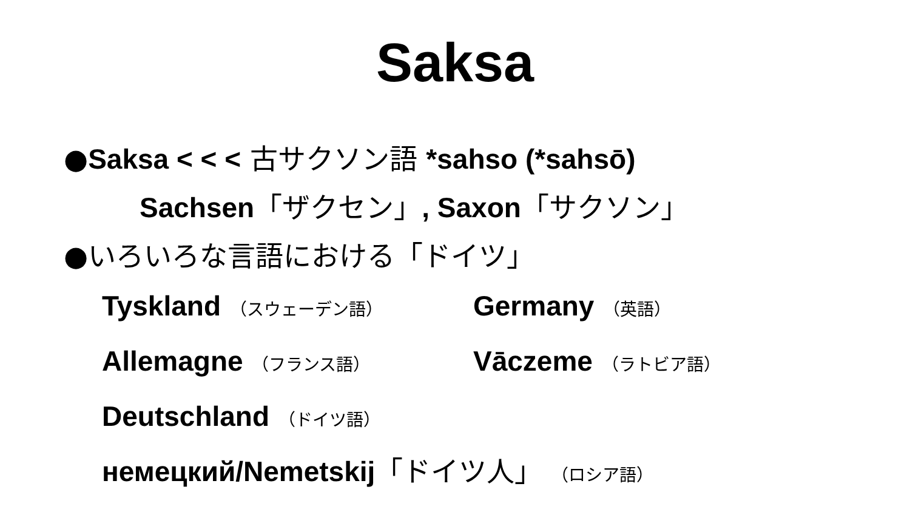Saksa
●Saksa < < < 古サクソン語 *sahso (*sahsō)
Sachsen「ザクセン」, Saxon「サクソン」
●いろいろな言語における「ドイツ」
Tyskland （スウェーデン語）
Germany （英語）
Allemagne （フランス語）
Vāczeme （ラトビア語）
Deutschland （ドイツ語）
немецкий/Nemetskij「ドイツ人」 （ロシア語）